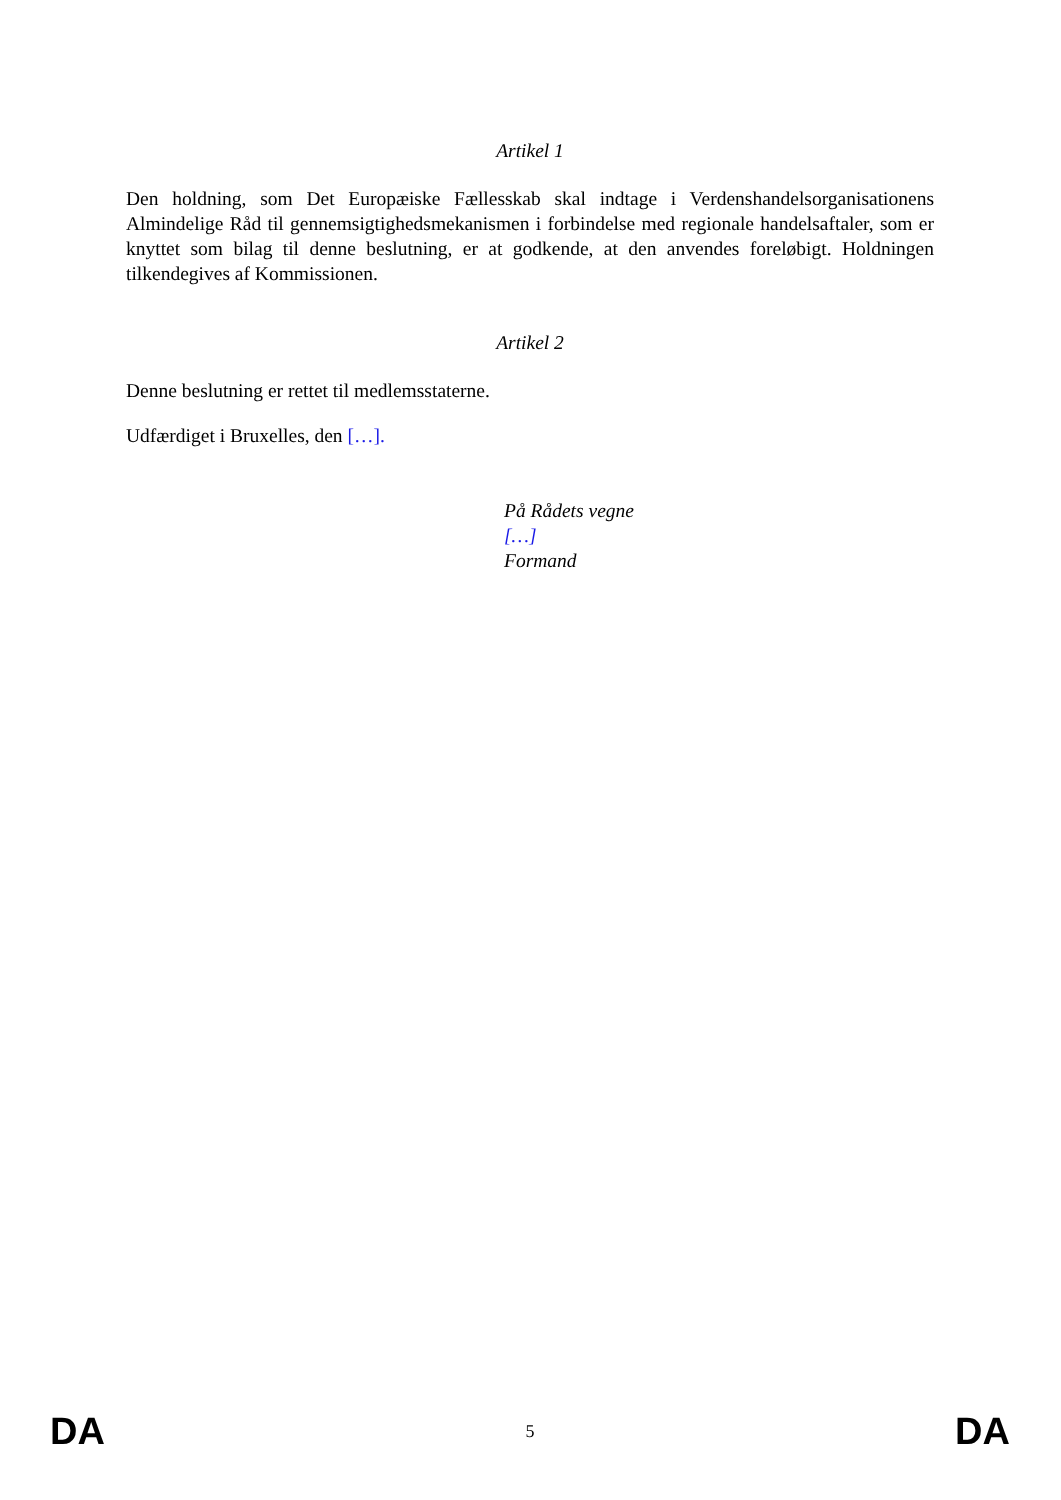Artikel 1
Den holdning, som Det Europæiske Fællesskab skal indtage i Verdenshandelsorganisationens Almindelige Råd til gennemsigtighedsmekanismen i forbindelse med regionale handelsaftaler, som er knyttet som bilag til denne beslutning, er at godkende, at den anvendes foreløbigt. Holdningen tilkendegives af Kommissionen.
Artikel 2
Denne beslutning er rettet til medlemsstaterne.
Udfærdiget i Bruxelles, den […].
På Rådets vegne
[…]
Formand
DA 5 DA